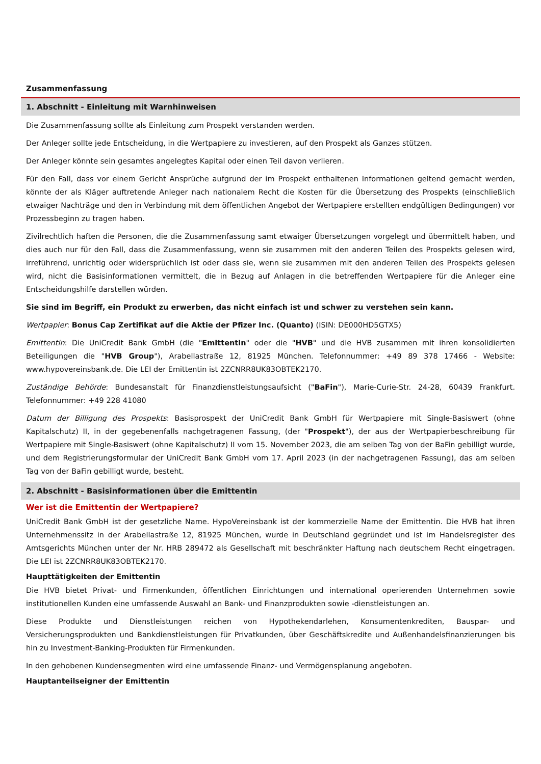Zusammenfassung
1. Abschnitt - Einleitung mit Warnhinweisen
Die Zusammenfassung sollte als Einleitung zum Prospekt verstanden werden.
Der Anleger sollte jede Entscheidung, in die Wertpapiere zu investieren, auf den Prospekt als Ganzes stützen.
Der Anleger könnte sein gesamtes angelegtes Kapital oder einen Teil davon verlieren.
Für den Fall, dass vor einem Gericht Ansprüche aufgrund der im Prospekt enthaltenen Informationen geltend gemacht werden, könnte der als Kläger auftretende Anleger nach nationalem Recht die Kosten für die Übersetzung des Prospekts (einschließlich etwaiger Nachträge und den in Verbindung mit dem öffentlichen Angebot der Wertpapiere erstellten endgültigen Bedingungen) vor Prozessbeginn zu tragen haben.
Zivilrechtlich haften die Personen, die die Zusammenfassung samt etwaiger Übersetzungen vorgelegt und übermittelt haben, und dies auch nur für den Fall, dass die Zusammenfassung, wenn sie zusammen mit den anderen Teilen des Prospekts gelesen wird, irreführend, unrichtig oder widersprüchlich ist oder dass sie, wenn sie zusammen mit den anderen Teilen des Prospekts gelesen wird, nicht die Basisinformationen vermittelt, die in Bezug auf Anlagen in die betreffenden Wertpapiere für die Anleger eine Entscheidungshilfe darstellen würden.
Sie sind im Begriff, ein Produkt zu erwerben, das nicht einfach ist und schwer zu verstehen sein kann.
Wertpapier: Bonus Cap Zertifikat auf die Aktie der Pfizer Inc. (Quanto) (ISIN: DE000HD5GTX5)
Emittentin: Die UniCredit Bank GmbH (die "Emittentin" oder die "HVB" und die HVB zusammen mit ihren konsolidierten Beteiligungen die "HVB Group"), Arabellastraße 12, 81925 München. Telefonnummer: +49 89 378 17466 - Website: www.hypovereinsbank.de. Die LEI der Emittentin ist 2ZCNRR8UK83OBTEK2170.
Zuständige Behörde: Bundesanstalt für Finanzdienstleistungsaufsicht ("BaFin"), Marie-Curie-Str. 24-28, 60439 Frankfurt. Telefonnummer: +49 228 41080
Datum der Billigung des Prospekts: Basisprospekt der UniCredit Bank GmbH für Wertpapiere mit Single-Basiswert (ohne Kapitalschutz) II, in der gegebenenfalls nachgetragenen Fassung, (der "Prospekt"), der aus der Wertpapierbeschreibung für Wertpapiere mit Single-Basiswert (ohne Kapitalschutz) II vom 15. November 2023, die am selben Tag von der BaFin gebilligt wurde, und dem Registrierungsformular der UniCredit Bank GmbH vom 17. April 2023 (in der nachgetragenen Fassung), das am selben Tag von der BaFin gebilligt wurde, besteht.
2. Abschnitt - Basisinformationen über die Emittentin
Wer ist die Emittentin der Wertpapiere?
UniCredit Bank GmbH ist der gesetzliche Name. HypoVereinsbank ist der kommerzielle Name der Emittentin. Die HVB hat ihren Unternehmenssitz in der Arabellastraße 12, 81925 München, wurde in Deutschland gegründet und ist im Handelsregister des Amtsgerichts München unter der Nr. HRB 289472 als Gesellschaft mit beschränkter Haftung nach deutschem Recht eingetragen. Die LEI ist 2ZCNRR8UK83OBTEK2170.
Haupttätigkeiten der Emittentin
Die HVB bietet Privat- und Firmenkunden, öffentlichen Einrichtungen und international operierenden Unternehmen sowie institutionellen Kunden eine umfassende Auswahl an Bank- und Finanzprodukten sowie -dienstleistungen an.
Diese Produkte und Dienstleistungen reichen von Hypothekendarlehen, Konsumentenkrediten, Bauspar- und Versicherungsprodukten und Bankdienstleistungen für Privatkunden, über Geschäftskredite und Außenhandelsfinanzierungen bis hin zu Investment-Banking-Produkten für Firmenkunden.
In den gehobenen Kundensegmenten wird eine umfassende Finanz- und Vermögensplanung angeboten.
Hauptanteilseigner der Emittentin